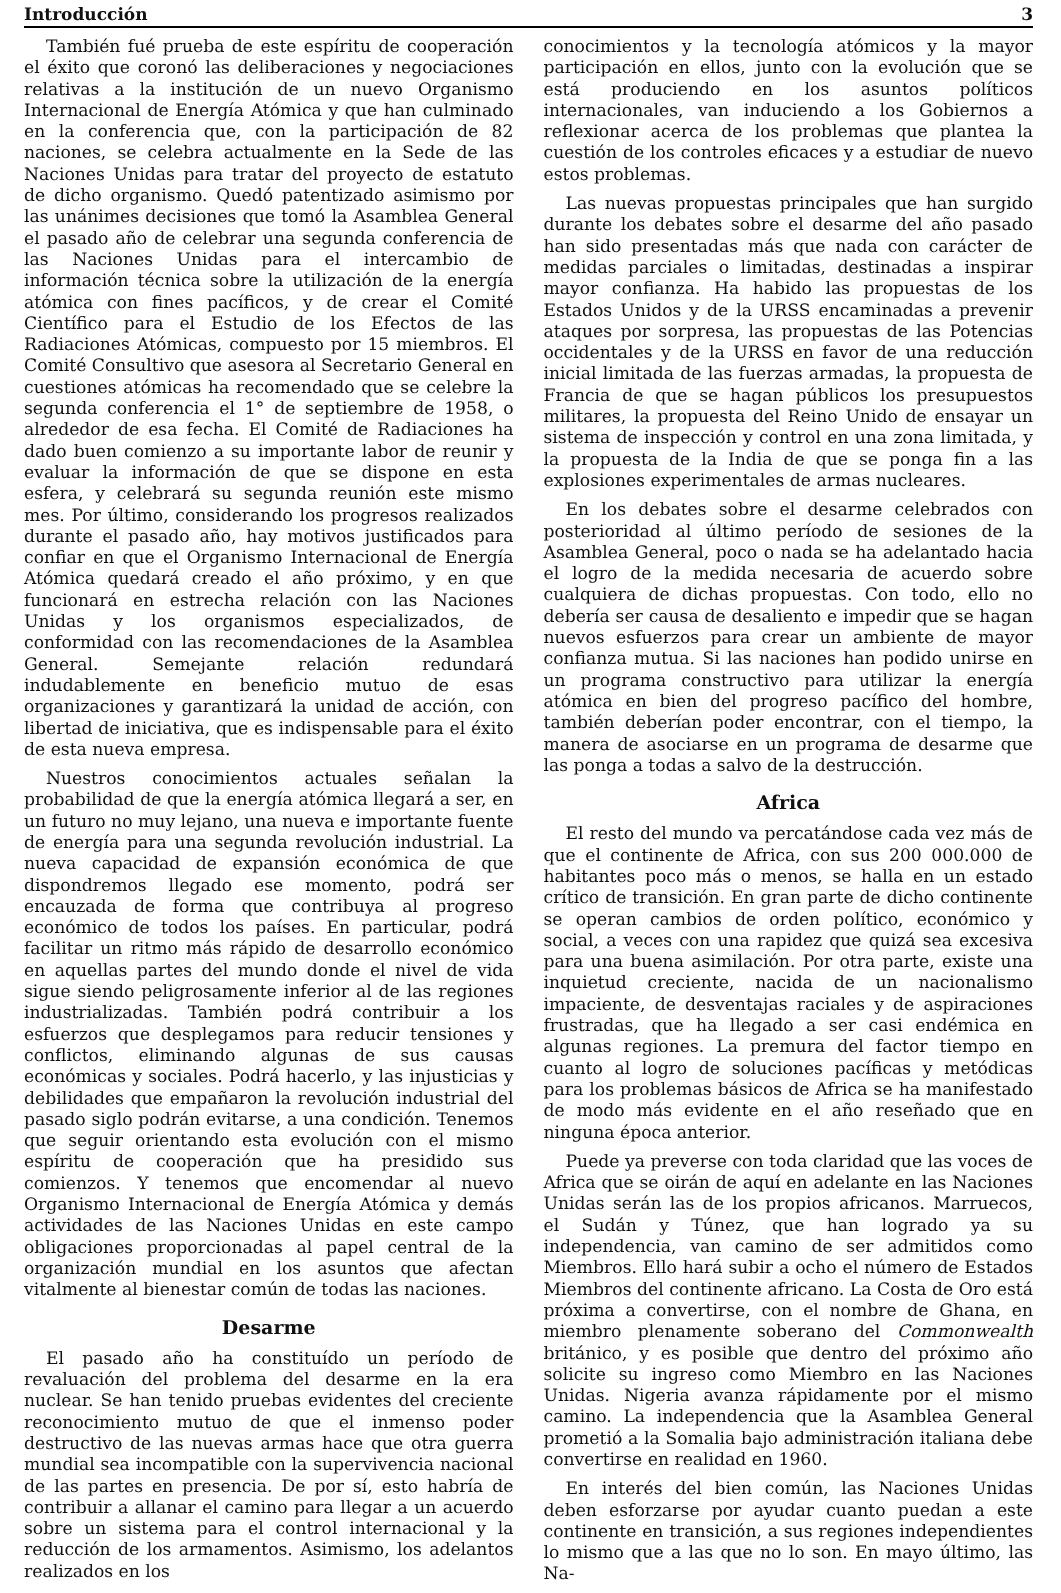Introducción 3
También fué prueba de este espíritu de cooperación el éxito que coronó las deliberaciones y negociaciones relativas a la institución de un nuevo Organismo Internacional de Energía Atómica y que han culminado en la conferencia que, con la participación de 82 naciones, se celebra actualmente en la Sede de las Naciones Unidas para tratar del proyecto de estatuto de dicho organismo. Quedó patentizado asimismo por las unánimes decisiones que tomó la Asamblea General el pasado año de celebrar una segunda conferencia de las Naciones Unidas para el intercambio de información técnica sobre la utilización de la energía atómica con fines pacíficos, y de crear el Comité Científico para el Estudio de los Efectos de las Radiaciones Atómicas, compuesto por 15 miembros. El Comité Consultivo que asesora al Secretario General en cuestiones atómicas ha recomendado que se celebre la segunda conferencia el 1° de septiembre de 1958, o alrededor de esa fecha. El Comité de Radiaciones ha dado buen comienzo a su importante labor de reunir y evaluar la información de que se dispone en esta esfera, y celebrará su segunda reunión este mismo mes. Por último, considerando los progresos realizados durante el pasado año, hay motivos justificados para confiar en que el Organismo Internacional de Energía Atómica quedará creado el año próximo, y en que funcionará en estrecha relación con las Naciones Unidas y los organismos especializados, de conformidad con las recomendaciones de la Asamblea General. Semejante relación redundará indudablemente en beneficio mutuo de esas organizaciones y garantizará la unidad de acción, con libertad de iniciativa, que es indispensable para el éxito de esta nueva empresa.
Nuestros conocimientos actuales señalan la probabilidad de que la energía atómica llegará a ser, en un futuro no muy lejano, una nueva e importante fuente de energía para una segunda revolución industrial. La nueva capacidad de expansión económica de que dispondremos llegado ese momento, podrá ser encauzada de forma que contribuya al progreso económico de todos los países. En particular, podrá facilitar un ritmo más rápido de desarrollo económico en aquellas partes del mundo donde el nivel de vida sigue siendo peligrosamente inferior al de las regiones industrializadas. También podrá contribuir a los esfuerzos que desplegamos para reducir tensiones y conflictos, eliminando algunas de sus causas económicas y sociales. Podrá hacerlo, y las injusticias y debilidades que empañaron la revolución industrial del pasado siglo podrán evitarse, a una condición. Tenemos que seguir orientando esta evolución con el mismo espíritu de cooperación que ha presidido sus comienzos. Y tenemos que encomendar al nuevo Organismo Internacional de Energía Atómica y demás actividades de las Naciones Unidas en este campo obligaciones proporcionadas al papel central de la organización mundial en los asuntos que afectan vitalmente al bienestar común de todas las naciones.
Desarme
El pasado año ha constituído un período de revaluación del problema del desarme en la era nuclear. Se han tenido pruebas evidentes del creciente reconocimiento mutuo de que el inmenso poder destructivo de las nuevas armas hace que otra guerra mundial sea incompatible con la supervivencia nacional de las partes en presencia. De por sí, esto habría de contribuir a allanar el camino para llegar a un acuerdo sobre un sistema para el control internacional y la reducción de los armamentos. Asimismo, los adelantos realizados en los
conocimientos y la tecnología atómicos y la mayor participación en ellos, junto con la evolución que se está produciendo en los asuntos políticos internacionales, van induciendo a los Gobiernos a reflexionar acerca de los problemas que plantea la cuestión de los controles eficaces y a estudiar de nuevo estos problemas.
Las nuevas propuestas principales que han surgido durante los debates sobre el desarme del año pasado han sido presentadas más que nada con carácter de medidas parciales o limitadas, destinadas a inspirar mayor confianza. Ha habido las propuestas de los Estados Unidos y de la URSS encaminadas a prevenir ataques por sorpresa, las propuestas de las Potencias occidentales y de la URSS en favor de una reducción inicial limitada de las fuerzas armadas, la propuesta de Francia de que se hagan públicos los presupuestos militares, la propuesta del Reino Unido de ensayar un sistema de inspección y control en una zona limitada, y la propuesta de la India de que se ponga fin a las explosiones experimentales de armas nucleares.
En los debates sobre el desarme celebrados con posterioridad al último período de sesiones de la Asamblea General, poco o nada se ha adelantado hacia el logro de la medida necesaria de acuerdo sobre cualquiera de dichas propuestas. Con todo, ello no debería ser causa de desaliento e impedir que se hagan nuevos esfuerzos para crear un ambiente de mayor confianza mutua. Si las naciones han podido unirse en un programa constructivo para utilizar la energía atómica en bien del progreso pacífico del hombre, también deberían poder encontrar, con el tiempo, la manera de asociarse en un programa de desarme que las ponga a todas a salvo de la destrucción.
Africa
El resto del mundo va percatándose cada vez más de que el continente de Africa, con sus 200 000.000 de habitantes poco más o menos, se halla en un estado crítico de transición. En gran parte de dicho continente se operan cambios de orden político, económico y social, a veces con una rapidez que quizá sea excesiva para una buena asimilación. Por otra parte, existe una inquietud creciente, nacida de un nacionalismo impaciente, de desventajas raciales y de aspiraciones frustradas, que ha llegado a ser casi endémica en algunas regiones. La premura del factor tiempo en cuanto al logro de soluciones pacíficas y metódicas para los problemas básicos de Africa se ha manifestado de modo más evidente en el año reseñado que en ninguna época anterior.
Puede ya preverse con toda claridad que las voces de Africa que se oirán de aquí en adelante en las Naciones Unidas serán las de los propios africanos. Marruecos, el Sudán y Túnez, que han logrado ya su independencia, van camino de ser admitidos como Miembros. Ello hará subir a ocho el número de Estados Miembros del continente africano. La Costa de Oro está próxima a convertirse, con el nombre de Ghana, en miembro plenamente soberano del Commonwealth británico, y es posible que dentro del próximo año solicite su ingreso como Miembro en las Naciones Unidas. Nigeria avanza rápidamente por el mismo camino. La independencia que la Asamblea General prometió a la Somalia bajo administración italiana debe convertirse en realidad en 1960.
En interés del bien común, las Naciones Unidas deben esforzarse por ayudar cuanto puedan a este continente en transición, a sus regiones independientes lo mismo que a las que no lo son. En mayo último, las Na-